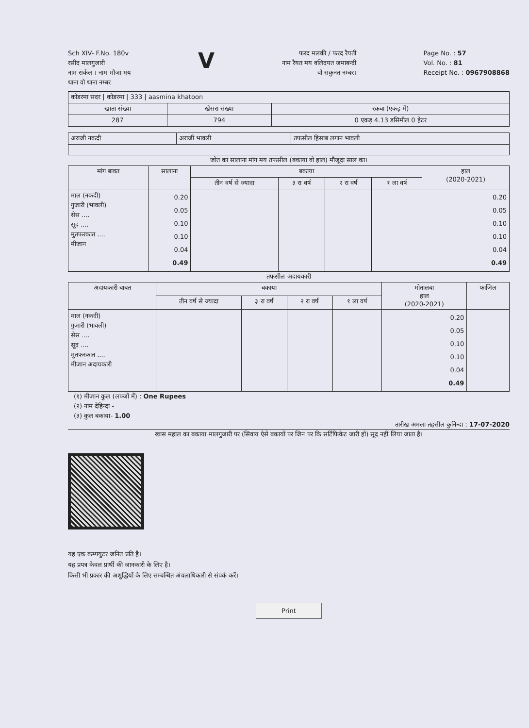Sch XIV- F.No. 180v
रसीद मालगुजारी
नाम सर्कल । नाम मौजा मय
थाना वो थाना नम्बर
V
फरद मलकी / फरद रैयती
नाम रैयत मय वलिदयत जमाबन्दी
वो सकुनत नम्बर।
Page No. : 57
Vol. No. : 81
Receipt No. : 0967908868
| कोडरमा सदर / कोडरमा / 333 / aasmina khatoon | | |
| खाता संख्या | खेसरा संख्या | रकबा (एकड़ में) |
| 287 | 794 | 0 एकड़ 4.13 डसिमील 0 हेटर |
| अराजी नकदी | अराजी भावली | तफसील हिसाब लगान भावली |
जोत का सालाना मांग मय तफसील (बकाया वो हाल) मौजूदा साल का।
| मांग बावत | सालाना | बकाया | | | | हाल (2020-2021) |
| --- | --- | --- | --- | --- | --- | --- |
| | | तीन वर्ष से ज्यादा | ३ रा वर्ष | २ रा वर्ष | १ ला वर्ष | |
| माल (नकदी) गुजारी (भावली) सेस .... सूद .... मुतफरकात .... मीजान | 0.20 0.05 0.10 0.10 0.04 0.49 | | | | | 0.20 0.05 0.10 0.10 0.04 0.49 |
तफसील अदायकारी
| अदायकारी बाबत | बकाया | | | | मोतालबा हाल (2020-2021) | फाजिल |
| --- | --- | --- | --- | --- | --- | --- |
| | तीन वर्ष से ज्यादा | ३ रा वर्ष | २ रा वर्ष | १ ला वर्ष | | |
| माल (नकदी) गुजारी (भावली) सेस .... सूद .... मुतफरकात .... मीजान अदायकारी | | | | | 0.20 0.05 0.10 0.10 0.04 0.49 | |
(१) मीजान कुल (लफ्जों में) : One Rupees
(२) नाम देहिन्दा -
(३) कुल बकाया- 1.00
तारीख अमला तहसील कुनिन्दा : 17-07-2020
खास महाल का बकाया मालगुजारी पर (सिवाय ऐसे बकायों पर जिन पर कि सर्टिफिकेट जारी हो) सूद नहीं लिया जाता है।
यह एक कम्पयुटर जनित प्रति है।
यह प्रपत्र केवल प्रार्थी की जानकारी के लिए है।
किसी भी प्रकार की अशुद्धियों के लिए सम्बन्धित अंचलाधिकारी से संपर्क करें।
Print